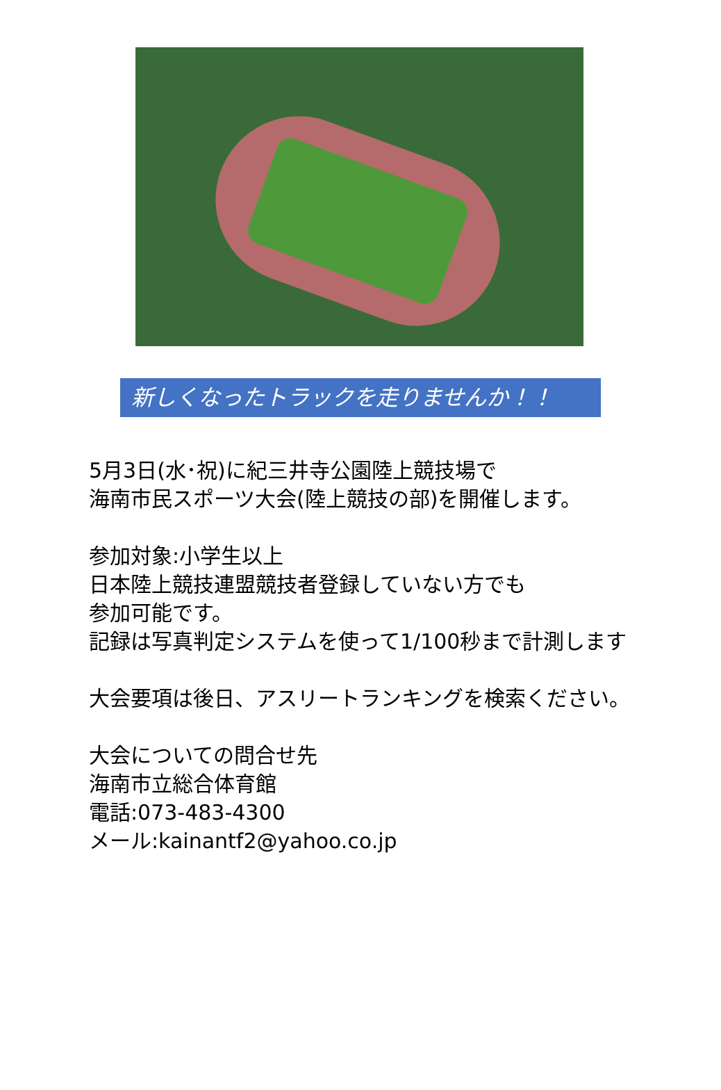新しくなったトラックを走りませんか！！
5月3日(水･祝)に紀三井寺公園陸上競技場で
海南市民スポーツ大会(陸上競技の部)を開催します。
参加対象:小学生以上
日本陸上競技連盟競技者登録していない方でも
参加可能です。
記録は写真判定システムを使って1/100秒まで計測します
大会要項は後日、アスリートランキングを検索ください。
大会についての問合せ先
海南市立総合体育館
電話:073-483-4300
メール:kainantf2@yahoo.co.jp